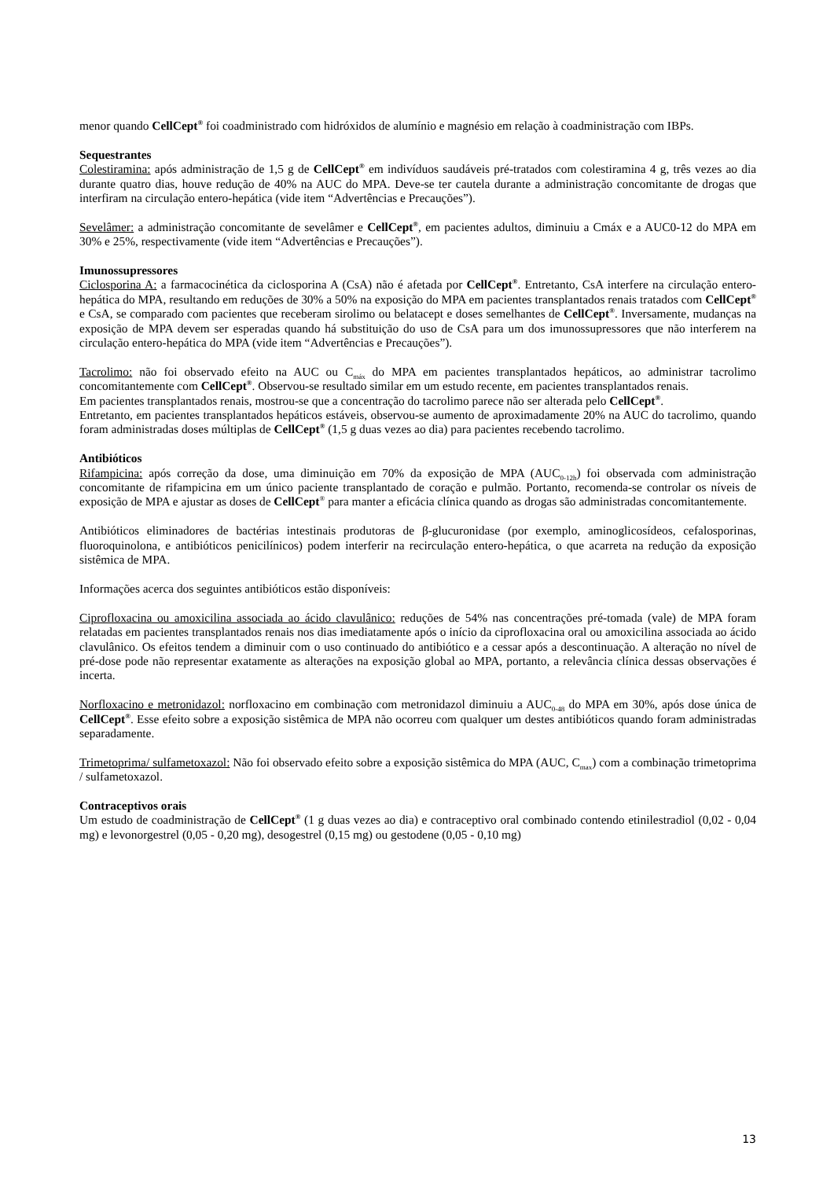menor quando CellCept<sup>®</sup> foi coadministrado com hidróxidos de alumínio e magnésio em relação à coadministração com IBPs.
Sequestrantes
Colestiramina: após administração de 1,5 g de CellCept<sup>®</sup> em indivíduos saudáveis pré-tratados com colestiramina 4 g, três vezes ao dia durante quatro dias, houve redução de 40% na AUC do MPA. Deve-se ter cautela durante a administração concomitante de drogas que interfiram na circulação entero-hepática (vide item “Advertências e Precauções”).
Sevelâmer: a administração concomitante de sevelâmer e CellCept<sup>®</sup>, em pacientes adultos, diminuiu a Cmáx e a AUC0-12 do MPA em 30% e 25%, respectivamente (vide item “Advertências e Precauções”).
Imunossupressores
Ciclosporina A: a farmacocinética da ciclosporina A (CsA) não é afetada por CellCept<sup>®</sup>. Entretanto, CsA interfere na circulação entero-hepática do MPA, resultando em reduções de 30% a 50% na exposição do MPA em pacientes transplantados renais tratados com CellCept<sup>®</sup> e CsA, se comparado com pacientes que receberam sirolimo ou belatacept e doses semelhantes de CellCept<sup>®</sup>. Inversamente, mudanças na exposição de MPA devem ser esperadas quando há substituição do uso de CsA para um dos imunossupressores que não interferem na circulação entero-hepática do MPA (vide item “Advertências e Precauções”).
Tacrolimo: não foi observado efeito na AUC ou C<sub>máx</sub> do MPA em pacientes transplantados hepáticos, ao administrar tacrolimo concomitantemente com CellCept<sup>®</sup>. Observou-se resultado similar em um estudo recente, em pacientes transplantados renais.
Em pacientes transplantados renais, mostrou-se que a concentração do tacrolimo parece não ser alterada pelo CellCept<sup>®</sup>.
Entretanto, em pacientes transplantados hepáticos estáveis, observou-se aumento de aproximadamente 20% na AUC do tacrolimo, quando foram administradas doses múltiplas de CellCept<sup>®</sup> (1,5 g duas vezes ao dia) para pacientes recebendo tacrolimo.
Antibióticos
Rifampicina: após correção da dose, uma diminuição em 70% da exposição de MPA (AUC<sub>0-12h</sub>) foi observada com administração concomitante de rifampicina em um único paciente transplantado de coração e pulmão. Portanto, recomenda-se controlar os níveis de exposição de MPA e ajustar as doses de CellCept<sup>®</sup> para manter a eficácia clínica quando as drogas são administradas concomitantemente.
Antibióticos eliminadores de bactérias intestinais produtoras de β-glucuronidase (por exemplo, aminoglicosídeos, cefalosporinas, fluoroquinolona, e antibióticos penicilínicos) podem interferir na recirculação entero-hepática, o que acarreta na redução da exposição sistêmica de MPA.
Informações acerca dos seguintes antibióticos estão disponíveis:
Ciprofloxacina ou amoxicilina associada ao ácido clavulânico: reduções de 54% nas concentrações pré-tomada (vale) de MPA foram relatadas em pacientes transplantados renais nos dias imediatamente após o início da ciprofloxacina oral ou amoxicilina associada ao ácido clavulânico. Os efeitos tendem a diminuir com o uso continuado do antibiótico e a cessar após a descontinuação. A alteração no nível de pré-dose pode não representar exatamente as alterações na exposição global ao MPA, portanto, a relevância clínica dessas observações é incerta.
Norfloxacino e metronidazol: norfloxacino em combinação com metronidazol diminuiu a AUC<sub>0-48</sub> do MPA em 30%, após dose única de CellCept<sup>®</sup>. Esse efeito sobre a exposição sistêmica de MPA não ocorreu com qualquer um destes antibióticos quando foram administradas separadamente.
Trimetoprima/ sulfametoxazol: Não foi observado efeito sobre a exposição sistêmica do MPA (AUC, C<sub>max</sub>) com a combinação trimetoprima / sulfametoxazol.
Contraceptivos orais
Um estudo de coadministração de CellCept<sup>®</sup> (1 g duas vezes ao dia) e contraceptivo oral combinado contendo etinilestradiol (0,02 - 0,04 mg) e levonorgestrel (0,05 - 0,20 mg), desogestrel (0,15 mg) ou gestodene (0,05 - 0,10 mg)
13